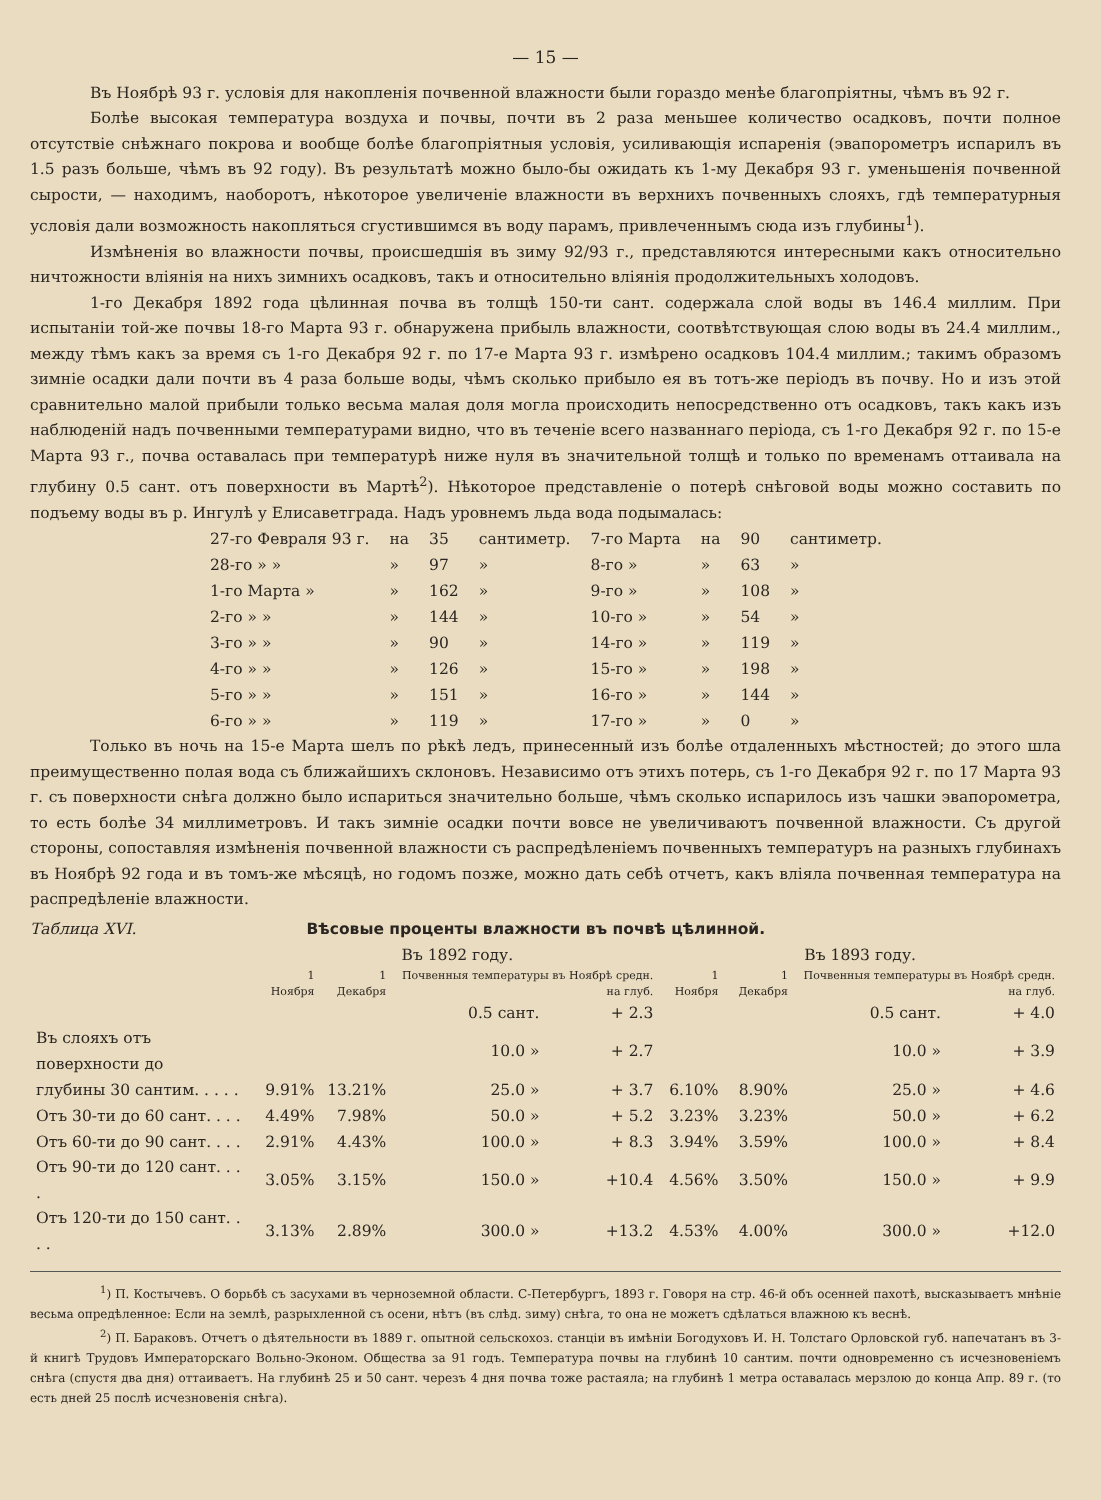— 15 —
Въ Ноябрѣ 93 г. условія для накопленія почвенной влажности были гораздо менѣе благопріятны, чѣмъ въ 92 г.
Болѣе высокая температура воздуха и почвы, почти въ 2 раза меньшее количество осадковъ, почти полное отсутствіе снѣжнаго покрова и вообще болѣе благопріятныя условія, усиливающія испаренія (эвапорометръ испарилъ въ 1.5 разъ больше, чѣмъ въ 92 году). Въ результатѣ можно было-бы ожидать къ 1-му Декабря 93 г. уменьшенія почвенной сырости, — находимъ, наоборотъ, нѣкоторое увеличеніе влажности въ верхнихъ почвенныхъ слояхъ, гдѣ температурныя условія дали возможность накопляться сгустившимся въ воду парамъ, привлеченнымъ сюда изъ глубины<sup>1</sup>).
Измѣненія во влажности почвы, происшедшія въ зиму 92/93 г., представляются интересными какъ относительно ничтожности вліянія на нихъ зимнихъ осадковъ, такъ и относительно вліянія продолжительныхъ холодовъ.
1-го Декабря 1892 года цѣлинная почва въ толщѣ 150-ти сант. содержала слой воды въ 146.4 миллим. При испытаніи той-же почвы 18-го Марта 93 г. обнаружена прибыль влажности, соотвѣтствующая слою воды въ 24.4 миллим., между тѣмъ какъ за время съ 1-го Декабря 92 г. по 17-е Марта 93 г. измѣрено осадковъ 104.4 миллим.; такимъ образомъ зимніе осадки дали почти въ 4 раза больше воды, чѣмъ сколько прибыло ея въ тотъ-же періодъ въ почву. Но и изъ этой сравнительно малой прибыли только весьма малая доля могла происходить непосредственно отъ осадковъ, такъ какъ изъ наблюденій надъ почвенными температурами видно, что въ теченіе всего названнаго періода, съ 1-го Декабря 92 г. по 15-е Марта 93 г., почва оставалась при температурѣ ниже нуля въ значительной толщѣ и только по временамъ оттаивала на глубину 0.5 сант. отъ поверхности въ Мартѣ<sup>2</sup>). Нѣкоторое представленіе о потерѣ снѣговой воды можно составить по подъему воды въ р. Ингулѣ у Елисаветграда. Надъ уровнемъ льда вода подымалась:
| 27-го Февраля 93 г. | на | 35 | сантиметр. | 7-го Марта | на | 90 | сантиметр. |
| 28-го » » | » | 97 | » | 8-го » | » | 63 | » |
| 1-го Марта » | » | 162 | » | 9-го » | » | 108 | » |
| 2-го » » | » | 144 | » | 10-го » | » | 54 | » |
| 3-го » » | » | 90 | » | 14-го » | » | 119 | » |
| 4-го » » | » | 126 | » | 15-го » | » | 198 | » |
| 5-го » » | » | 151 | » | 16-го » | » | 144 | » |
| 6-го » » | » | 119 | » | 17-го » | » | 0 | » |
Только въ ночь на 15-е Марта шелъ по рѣкѣ ледъ, принесенный изъ болѣе отдаленныхъ мѣстностей; до этого шла преимущественно полая вода съ ближайшихъ склоновъ. Независимо отъ этихъ потерь, съ 1-го Декабря 92 г. по 17 Марта 93 г. съ поверхности снѣга должно было испариться значительно больше, чѣмъ сколько испарилось изъ чашки эвапорометра, то есть болѣе 34 миллиметровъ. И такъ зимніе осадки почти вовсе не увеличиваютъ почвенной влажности. Съ другой стороны, сопоставляя измѣненія почвенной влажности съ распредѣленіемъ почвенныхъ температуръ на разныхъ глубинахъ въ Ноябрѣ 92 года и въ томъ-же мѣсяцѣ, но годомъ позже, можно дать себѣ отчетъ, какъ вліяла почвенная температура на распредѣленіе влажности.
Таблица XVI. Вѣсовые проценты влажности въ почвѣ цѣлинной.
| | Въ 1892 году. | | | | Въ 1893 году. | | | |
| --- | --- | --- | --- | --- | --- | --- | --- | --- |
| | 1 Ноября | 1 Декабря | Почвенныя температуры въ Ноябрѣ средн. на глуб. | | 1 Ноября | 1 Декабря | Почвенныя температуры въ Ноябрѣ средн. на глуб. | |
| | | | 0.5 сант. | + 2.3 | | | 0.5 сант. | + 4.0 |
| Въ слояхъ отъ поверхности до | | | 10.0 » | + 2.7 | | | 10.0 » | + 3.9 |
| глубины 30 сантим. . . . . | 9.91% | 13.21% | 25.0 » | + 3.7 | 6.10% | 8.90% | 25.0 » | + 4.6 |
| Отъ 30-ти до 60 сант. . . . | 4.49% | 7.98% | 50.0 » | + 5.2 | 3.23% | 3.23% | 50.0 » | + 6.2 |
| Отъ 60-ти до 90 сант. . . . | 2.91% | 4.43% | 100.0 » | + 8.3 | 3.94% | 3.59% | 100.0 » | + 8.4 |
| Отъ 90-ти до 120 сант. . . . | 3.05% | 3.15% | 150.0 » | +10.4 | 4.56% | 3.50% | 150.0 » | + 9.9 |
| Отъ 120-ти до 150 сант. . . . | 3.13% | 2.89% | 300.0 » | +13.2 | 4.53% | 4.00% | 300.0 » | +12.0 |
<sup>1</sup>) П. Костычевъ. О борьбѣ съ засухами въ черноземной области. С-Петербургъ, 1893 г. Говоря на стр. 46-й объ осенней пахотѣ, высказываетъ мнѣніе весьма опредѣленное: Если на землѣ, разрыхленной съ осени, нѣтъ (въ слѣд. зиму) снѣга, то она не можетъ сдѣлаться влажною къ веснѣ.
<sup>2</sup>) П. Бараковъ. Отчетъ о дѣятельности въ 1889 г. опытной сельскохоз. станціи въ имѣніи Богодуховъ И. Н. Толстаго Орловской губ. напечатанъ въ 3-й книгѣ Трудовъ Императорскаго Вольно-Эконом. Общества за 91 годъ. Температура почвы на глубинѣ 10 сантим. почти одновременно съ исчезновеніемъ снѣга (спустя два дня) оттаиваетъ. На глубинѣ 25 и 50 сант. черезъ 4 дня почва тоже растаяла; на глубинѣ 1 метра оставалась мерзлою до конца Апр. 89 г. (то есть дней 25 послѣ исчезновенія снѣга).